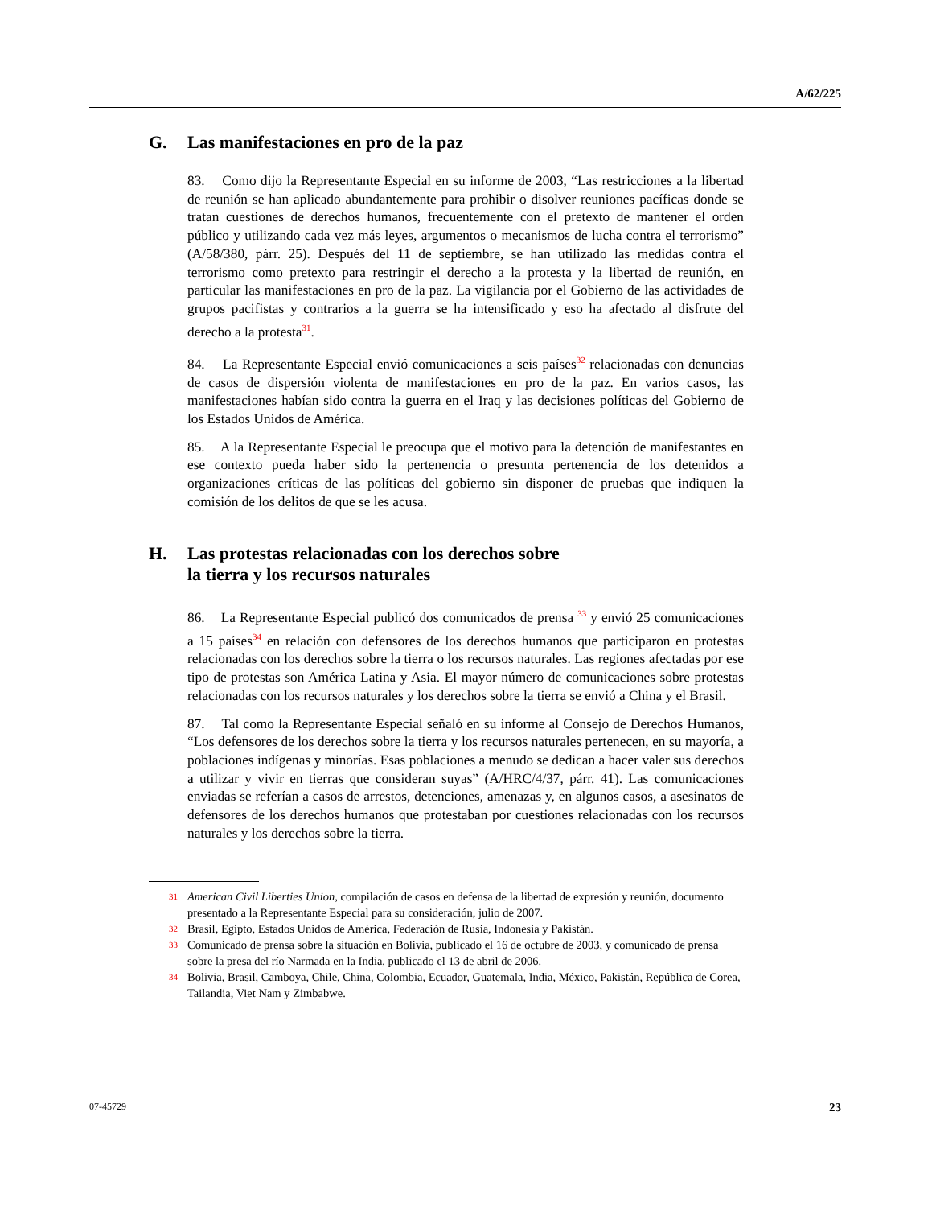A/62/225
G. Las manifestaciones en pro de la paz
83. Como dijo la Representante Especial en su informe de 2003, “Las restricciones a la libertad de reunión se han aplicado abundantemente para prohibir o disolver reuniones pacíficas donde se tratan cuestiones de derechos humanos, frecuentemente con el pretexto de mantener el orden público y utilizando cada vez más leyes, argumentos o mecanismos de lucha contra el terrorismo” (A/58/380, párr. 25). Después del 11 de septiembre, se han utilizado las medidas contra el terrorismo como pretexto para restringir el derecho a la protesta y la libertad de reunión, en particular las manifestaciones en pro de la paz. La vigilancia por el Gobierno de las actividades de grupos pacifistas y contrarios a la guerra se ha intensificado y eso ha afectado al disfrute del derecho a la protesta<sup>31</sup>.
84. La Representante Especial envió comunicaciones a seis países<sup>32</sup> relacionadas con denuncias de casos de dispersión violenta de manifestaciones en pro de la paz. En varios casos, las manifestaciones habían sido contra la guerra en el Iraq y las decisiones políticas del Gobierno de los Estados Unidos de América.
85. A la Representante Especial le preocupa que el motivo para la detención de manifestantes en ese contexto pueda haber sido la pertenencia o presunta pertenencia de los detenidos a organizaciones críticas de las políticas del gobierno sin disponer de pruebas que indiquen la comisión de los delitos de que se les acusa.
H. Las protestas relacionadas con los derechos sobre
la tierra y los recursos naturales
86. La Representante Especial publicó dos comunicados de prensa <sup>33</sup> y envió 25 comunicaciones a 15 países<sup>34</sup> en relación con defensores de los derechos humanos que participaron en protestas relacionadas con los derechos sobre la tierra o los recursos naturales. Las regiones afectadas por ese tipo de protestas son América Latina y Asia. El mayor número de comunicaciones sobre protestas relacionadas con los recursos naturales y los derechos sobre la tierra se envió a China y el Brasil.
87. Tal como la Representante Especial señaló en su informe al Consejo de Derechos Humanos, “Los defensores de los derechos sobre la tierra y los recursos naturales pertenecen, en su mayoría, a poblaciones indígenas y minorías. Esas poblaciones a menudo se dedican a hacer valer sus derechos a utilizar y vivir en tierras que consideran suyas” (A/HRC/4/37, párr. 41). Las comunicaciones enviadas se referían a casos de arrestos, detenciones, amenazas y, en algunos casos, a asesinatos de defensores de los derechos humanos que protestaban por cuestiones relacionadas con los recursos naturales y los derechos sobre la tierra.
<sup>31</sup> American Civil Liberties Union, compilación de casos en defensa de la libertad de expresión y reunión, documento presentado a la Representante Especial para su consideración, julio de 2007.
<sup>32</sup> Brasil, Egipto, Estados Unidos de América, Federación de Rusia, Indonesia y Pakistán.
<sup>33</sup> Comunicado de prensa sobre la situación en Bolivia, publicado el 16 de octubre de 2003, y comunicado de prensa sobre la presa del río Narmada en la India, publicado el 13 de abril de 2006.
<sup>34</sup> Bolivia, Brasil, Camboya, Chile, China, Colombia, Ecuador, Guatemala, India, México, Pakistán, República de Corea, Tailandia, Viet Nam y Zimbabwe.
07-45729 23